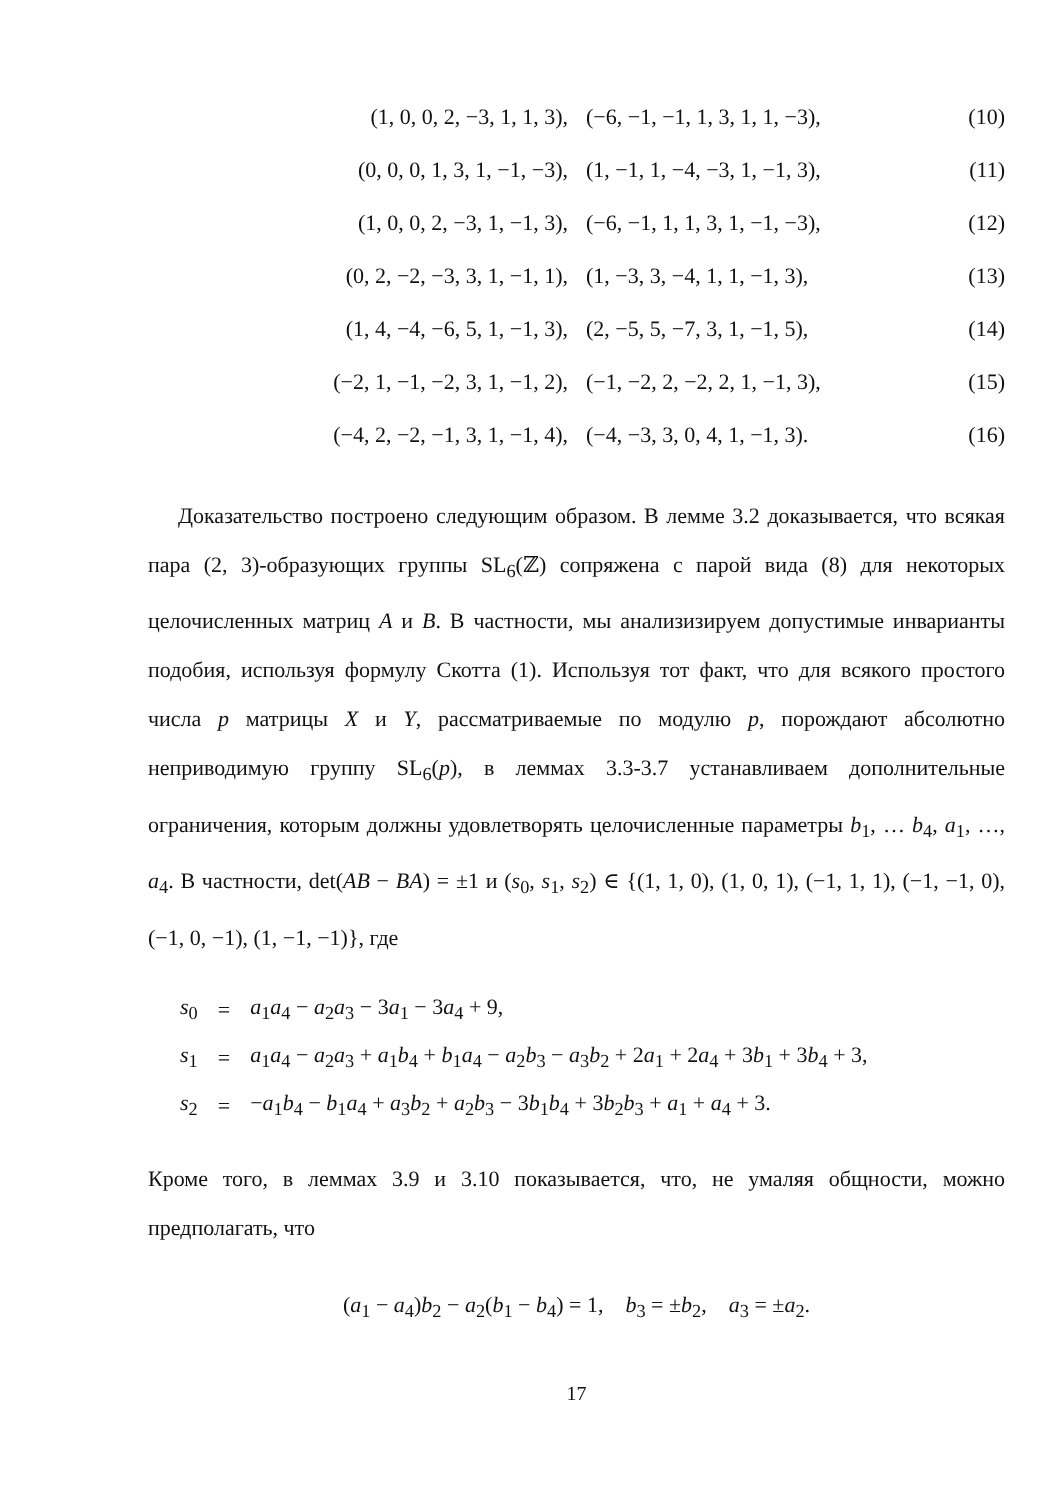| (1, 0, 0, 2, −3, 1, 1, 3), | (−6, −1, −1, 1, 3, 1, 1, −3), | (10) |
| (0, 0, 0, 1, 3, 1, −1, −3), | (1, −1, 1, −4, −3, 1, −1, 3), | (11) |
| (1, 0, 0, 2, −3, 1, −1, 3), | (−6, −1, 1, 1, 3, 1, −1, −3), | (12) |
| (0, 2, −2, −3, 3, 1, −1, 1), | (1, −3, 3, −4, 1, 1, −1, 3), | (13) |
| (1, 4, −4, −6, 5, 1, −1, 3), | (2, −5, 5, −7, 3, 1, −1, 5), | (14) |
| (−2, 1, −1, −2, 3, 1, −1, 2), | (−1, −2, 2, −2, 2, 1, −1, 3), | (15) |
| (−4, 2, −2, −1, 3, 1, −1, 4), | (−4, −3, 3, 0, 4, 1, −1, 3). | (16) |
Доказательство построено следующим образом. В лемме 3.2 доказывается, что всякая пара (2, 3)-образующих группы SL<sub>6</sub>(ℤ) сопряжена с парой вида (8) для некоторых целочисленных матриц A и B. В частности, мы анализизируем допустимые инварианты подобия, используя формулу Скотта (1). Используя тот факт, что для всякого простого числа p матрицы X и Y, рассматриваемые по модулю p, порождают абсолютно неприводимую группу SL<sub>6</sub>(p), в леммах 3.3-3.7 устанавливаем дополнительные ограничения, которым должны удовлетворять целочисленные параметры b<sub>1</sub>, … b<sub>4</sub>, a<sub>1</sub>, …, a<sub>4</sub>. В частности, det(AB − BA) = ±1 и (s<sub>0</sub>, s<sub>1</sub>, s<sub>2</sub>) ∈ {(1, 1, 0), (1, 0, 1), (−1, 1, 1), (−1, −1, 0), (−1, 0, −1), (1, −1, −1)}, где
| s<sub>0</sub> | = | a<sub>1</sub> a<sub>4</sub> − a<sub>2</sub> a<sub>3</sub> − 3 a<sub>1</sub> − 3 a<sub>4</sub> + 9, |
| s<sub>1</sub> | = | a<sub>1</sub> a<sub>4</sub> − a<sub>2</sub> a<sub>3</sub> + a<sub>1</sub> b<sub>4</sub> + b<sub>1</sub> a<sub>4</sub> − a<sub>2</sub> b<sub>3</sub> − a<sub>3</sub> b<sub>2</sub> + 2 a<sub>1</sub> + 2 a<sub>4</sub> + 3 b<sub>1</sub> + 3 b<sub>4</sub> + 3, |
| s<sub>2</sub> | = | − a<sub>1</sub> b<sub>4</sub> − b<sub>1</sub> a<sub>4</sub> + a<sub>3</sub> b<sub>2</sub> + a<sub>2</sub> b<sub>3</sub> − 3 b<sub>1</sub> b<sub>4</sub> + 3 b<sub>2</sub> b<sub>3</sub> + a<sub>1</sub> + a<sub>4</sub> + 3. |
Кроме того, в леммах 3.9 и 3.10 показывается, что, не умаляя общности, можно предполагать, что
(a<sub>1</sub> − a<sub>4</sub>)b<sub>2</sub> − a<sub>2</sub>(b<sub>1</sub> − b<sub>4</sub>) = 1, b<sub>3</sub> = ±b<sub>2</sub>, a<sub>3</sub> = ±a<sub>2</sub>.
17